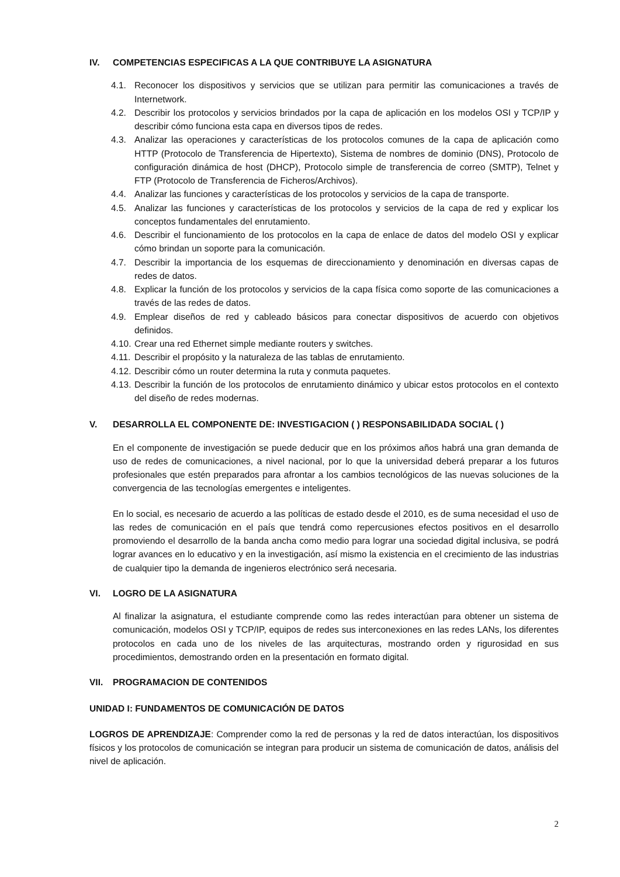IV. COMPETENCIAS ESPECIFICAS A LA QUE CONTRIBUYE LA ASIGNATURA
4.1. Reconocer los dispositivos y servicios que se utilizan para permitir las comunicaciones a través de Internetwork.
4.2. Describir los protocolos y servicios brindados por la capa de aplicación en los modelos OSI y TCP/IP y describir cómo funciona esta capa en diversos tipos de redes.
4.3. Analizar las operaciones y características de los protocolos comunes de la capa de aplicación como HTTP (Protocolo de Transferencia de Hipertexto), Sistema de nombres de dominio (DNS), Protocolo de configuración dinámica de host (DHCP), Protocolo simple de transferencia de correo (SMTP), Telnet y FTP (Protocolo de Transferencia de Ficheros/Archivos).
4.4. Analizar las funciones y características de los protocolos y servicios de la capa de transporte.
4.5. Analizar las funciones y características de los protocolos y servicios de la capa de red y explicar los conceptos fundamentales del enrutamiento.
4.6. Describir el funcionamiento de los protocolos en la capa de enlace de datos del modelo OSI y explicar cómo brindan un soporte para la comunicación.
4.7. Describir la importancia de los esquemas de direccionamiento y denominación en diversas capas de redes de datos.
4.8. Explicar la función de los protocolos y servicios de la capa física como soporte de las comunicaciones a través de las redes de datos.
4.9. Emplear diseños de red y cableado básicos para conectar dispositivos de acuerdo con objetivos definidos.
4.10. Crear una red Ethernet simple mediante routers y switches.
4.11. Describir el propósito y la naturaleza de las tablas de enrutamiento.
4.12. Describir cómo un router determina la ruta y conmuta paquetes.
4.13. Describir la función de los protocolos de enrutamiento dinámico y ubicar estos protocolos en el contexto del diseño de redes modernas.
V. DESARROLLA EL COMPONENTE DE: INVESTIGACION ( ) RESPONSABILIDADA SOCIAL ( )
En el componente de investigación se puede deducir que en los próximos años habrá una gran demanda de uso de redes de comunicaciones, a nivel nacional, por lo que la universidad deberá preparar a los futuros profesionales que estén preparados para afrontar a los cambios tecnológicos de las nuevas soluciones de la convergencia de las tecnologías emergentes e inteligentes.
En lo social, es necesario de acuerdo a las políticas de estado desde el 2010, es de suma necesidad el uso de las redes de comunicación en el país que tendrá como repercusiones efectos positivos en el desarrollo promoviendo el desarrollo de la banda ancha como medio para lograr una sociedad digital inclusiva, se podrá lograr avances en lo educativo y en la investigación, así mismo la existencia en el crecimiento de las industrias de cualquier tipo la demanda de ingenieros electrónico será necesaria.
VI. LOGRO DE LA ASIGNATURA
Al finalizar la asignatura, el estudiante comprende como las redes interactúan para obtener un sistema de comunicación, modelos OSI y TCP/IP, equipos de redes sus interconexiones en las redes LANs, los diferentes protocolos en cada uno de los niveles de las arquitecturas, mostrando orden y rigurosidad en sus procedimientos, demostrando orden en la presentación en formato digital.
VII. PROGRAMACION DE CONTENIDOS
UNIDAD I: FUNDAMENTOS DE COMUNICACIÓN DE DATOS
LOGROS DE APRENDIZAJE: Comprender como la red de personas y la red de datos interactúan, los dispositivos físicos y los protocolos de comunicación se integran para producir un sistema de comunicación de datos, análisis del nivel de aplicación.
2